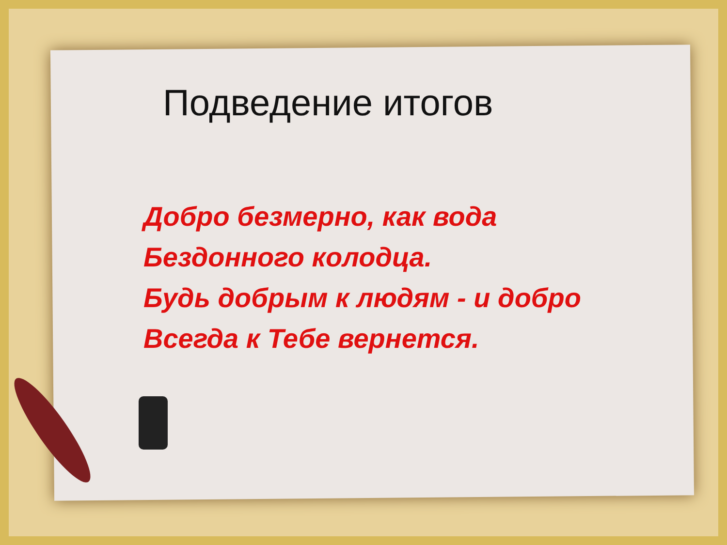Подведение итогов
Добро безмерно, как вода
Бездонного колодца.
Будь добрым к людям - и добро
Всегда к Тебе вернется.